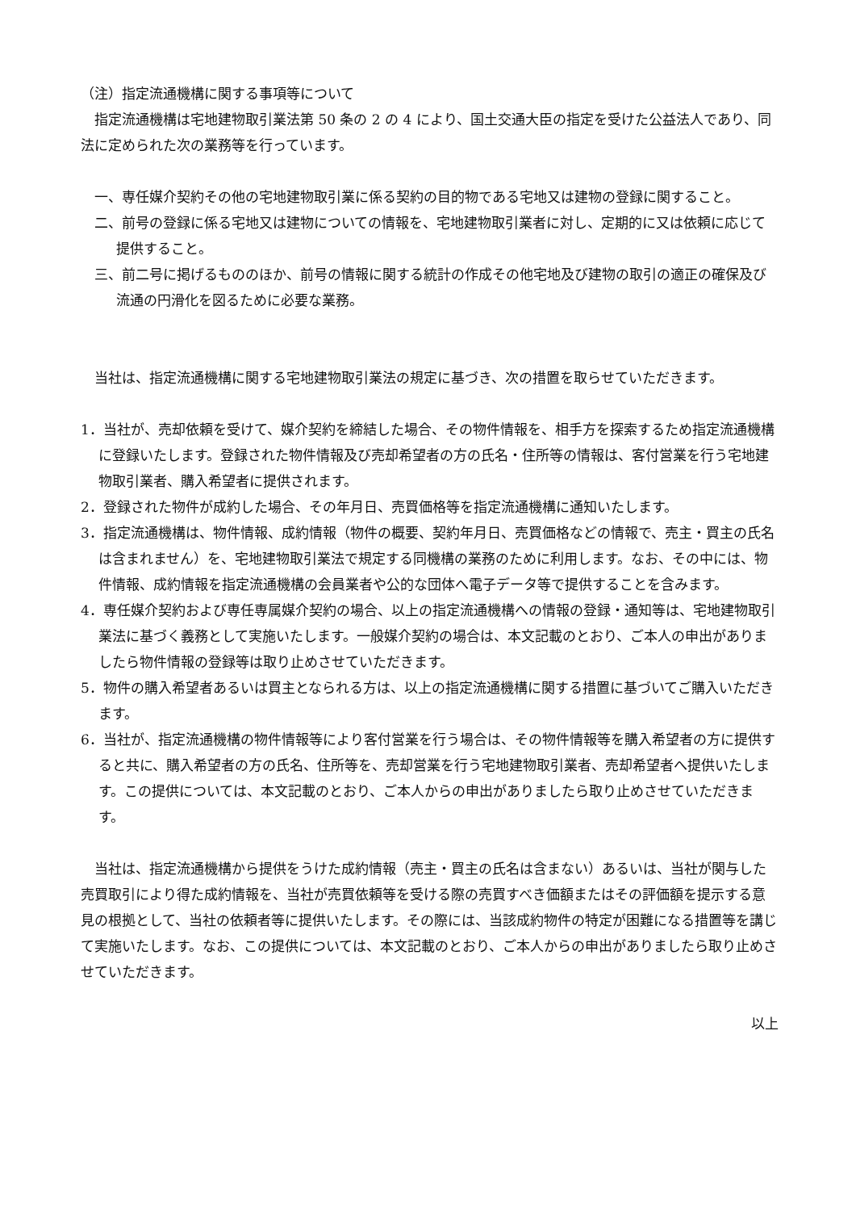（注）指定流通機構に関する事項等について
指定流通機構は宅地建物取引業法第 50 条の 2 の 4 により、国土交通大臣の指定を受けた公益法人であり、同法に定められた次の業務等を行っています。
一、専任媒介契約その他の宅地建物取引業に係る契約の目的物である宅地又は建物の登録に関すること。
二、前号の登録に係る宅地又は建物についての情報を、宅地建物取引業者に対し、定期的に又は依頼に応じて提供すること。
三、前二号に掲げるもののほか、前号の情報に関する統計の作成その他宅地及び建物の取引の適正の確保及び流通の円滑化を図るために必要な業務。
当社は、指定流通機構に関する宅地建物取引業法の規定に基づき、次の措置を取らせていただきます。
1．当社が、売却依頼を受けて、媒介契約を締結した場合、その物件情報を、相手方を探索するため指定流通機構に登録いたします。登録された物件情報及び売却希望者の方の氏名・住所等の情報は、客付営業を行う宅地建物取引業者、購入希望者に提供されます。
2．登録された物件が成約した場合、その年月日、売買価格等を指定流通機構に通知いたします。
3．指定流通機構は、物件情報、成約情報（物件の概要、契約年月日、売買価格などの情報で、売主・買主の氏名は含まれません）を、宅地建物取引業法で規定する同機構の業務のために利用します。なお、その中には、物件情報、成約情報を指定流通機構の会員業者や公的な団体へ電子データ等で提供することを含みます。
4．専任媒介契約および専任専属媒介契約の場合、以上の指定流通機構への情報の登録・通知等は、宅地建物取引業法に基づく義務として実施いたします。一般媒介契約の場合は、本文記載のとおり、ご本人の申出がありましたら物件情報の登録等は取り止めさせていただきます。
5．物件の購入希望者あるいは買主となられる方は、以上の指定流通機構に関する措置に基づいてご購入いただきます。
6．当社が、指定流通機構の物件情報等により客付営業を行う場合は、その物件情報等を購入希望者の方に提供すると共に、購入希望者の方の氏名、住所等を、売却営業を行う宅地建物取引業者、売却希望者へ提供いたします。この提供については、本文記載のとおり、ご本人からの申出がありましたら取り止めさせていただきます。
当社は、指定流通機構から提供をうけた成約情報（売主・買主の氏名は含まない）あるいは、当社が関与した売買取引により得た成約情報を、当社が売買依頼等を受ける際の売買すべき価額またはその評価額を提示する意見の根拠として、当社の依頼者等に提供いたします。その際には、当該成約物件の特定が困難になる措置等を講じて実施いたします。なお、この提供については、本文記載のとおり、ご本人からの申出がありましたら取り止めさせていただきます。
以上